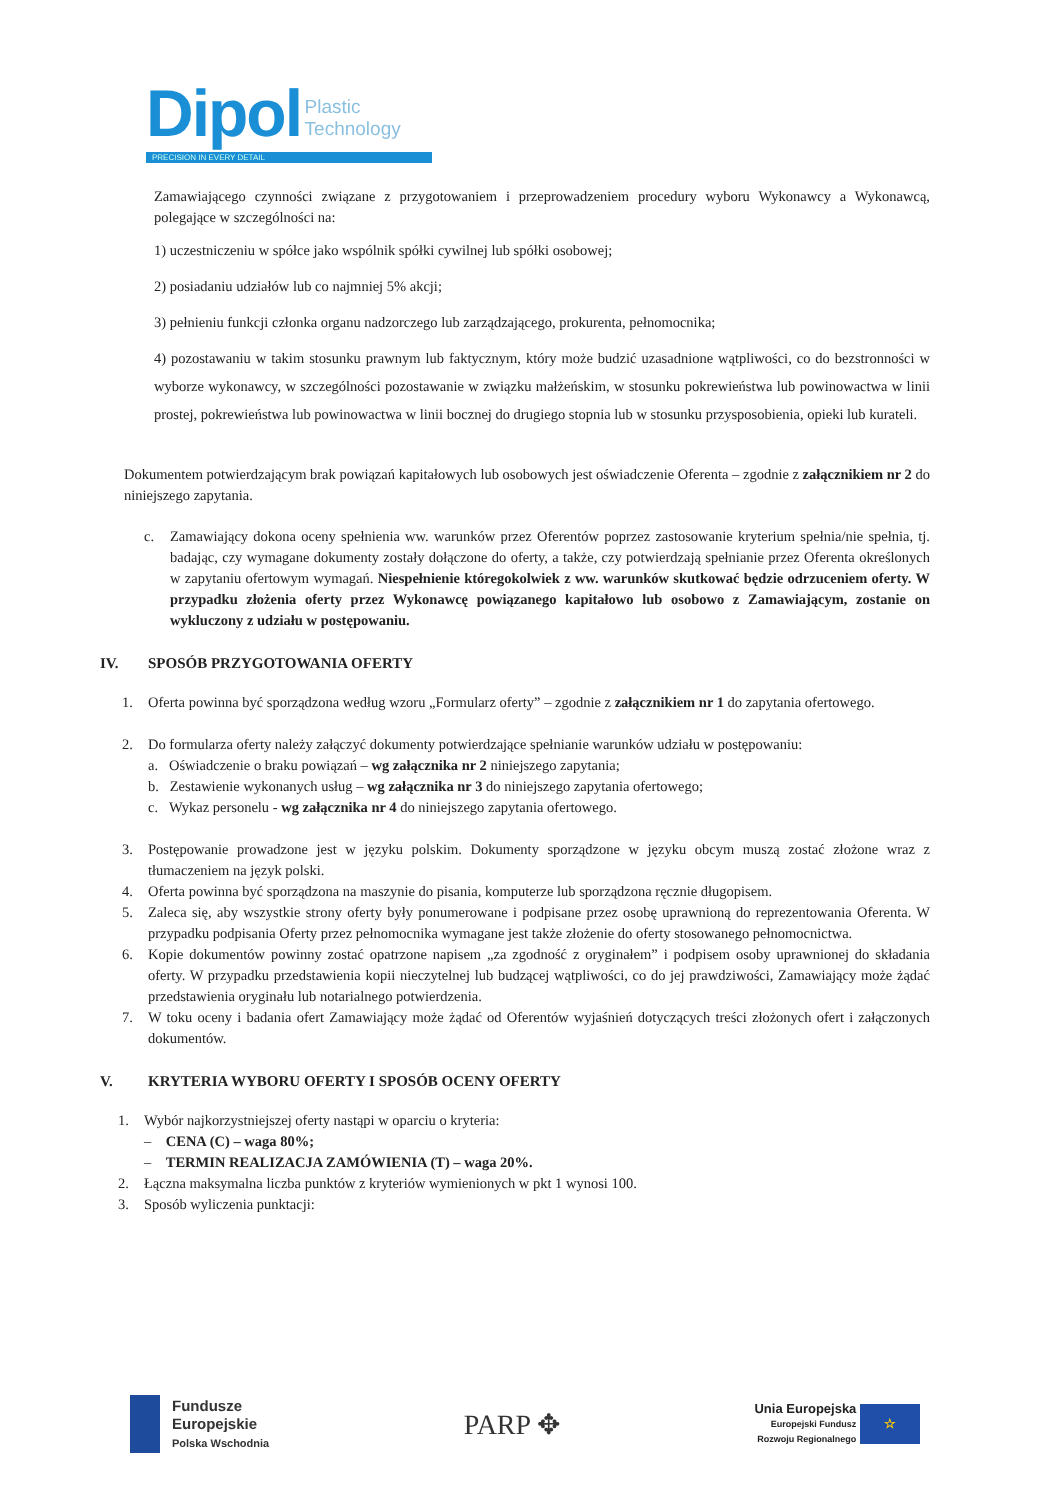Dipol Plastic
Technology
PRECISION IN EVERY DETAIL
Zamawiającego czynności związane z przygotowaniem i przeprowadzeniem procedury wyboru Wykonawcy a Wykonawcą, polegające w szczególności na:
1) uczestniczeniu w spółce jako wspólnik spółki cywilnej lub spółki osobowej;
2) posiadaniu udziałów lub co najmniej 5% akcji;
3) pełnieniu funkcji członka organu nadzorczego lub zarządzającego, prokurenta, pełnomocnika;
4) pozostawaniu w takim stosunku prawnym lub faktycznym, który może budzić uzasadnione wątpliwości, co do bezstronności w wyborze wykonawcy, w szczególności pozostawanie w związku małżeńskim, w stosunku pokrewieństwa lub powinowactwa w linii prostej, pokrewieństwa lub powinowactwa w linii bocznej do drugiego stopnia lub w stosunku przysposobienia, opieki lub kurateli.
Dokumentem potwierdzającym brak powiązań kapitałowych lub osobowych jest oświadczenie Oferenta – zgodnie z załącznikiem nr 2 do niniejszego zapytania.
c. Zamawiający dokona oceny spełnienia ww. warunków przez Oferentów poprzez zastosowanie kryterium spełnia/nie spełnia, tj. badając, czy wymagane dokumenty zostały dołączone do oferty, a także, czy potwierdzają spełnianie przez Oferenta określonych w zapytaniu ofertowym wymagań. Niespełnienie któregokolwiek z ww. warunków skutkować będzie odrzuceniem oferty. W przypadku złożenia oferty przez Wykonawcę powiązanego kapitałowo lub osobowo z Zamawiającym, zostanie on wykluczony z udziału w postępowaniu.
IV. SPOSÓB PRZYGOTOWANIA OFERTY
1. Oferta powinna być sporządzona według wzoru „Formularz oferty” – zgodnie z załącznikiem nr 1 do zapytania ofertowego.
2. Do formularza oferty należy załączyć dokumenty potwierdzające spełnianie warunków udziału w postępowaniu:
a. Oświadczenie o braku powiązań – wg załącznika nr 2 niniejszego zapytania;
b. Zestawienie wykonanych usług – wg załącznika nr 3 do niniejszego zapytania ofertowego;
c. Wykaz personelu - wg załącznika nr 4 do niniejszego zapytania ofertowego.
3. Postępowanie prowadzone jest w języku polskim. Dokumenty sporządzone w języku obcym muszą zostać złożone wraz z tłumaczeniem na język polski.
4. Oferta powinna być sporządzona na maszynie do pisania, komputerze lub sporządzona ręcznie długopisem.
5. Zaleca się, aby wszystkie strony oferty były ponumerowane i podpisane przez osobę uprawnioną do reprezentowania Oferenta. W przypadku podpisania Oferty przez pełnomocnika wymagane jest także złożenie do oferty stosowanego pełnomocnictwa.
6. Kopie dokumentów powinny zostać opatrzone napisem „za zgodność z oryginałem” i podpisem osoby uprawnionej do składania oferty. W przypadku przedstawienia kopii nieczytelnej lub budzącej wątpliwości, co do jej prawdziwości, Zamawiający może żądać przedstawienia oryginału lub notarialnego potwierdzenia.
7. W toku oceny i badania ofert Zamawiający może żądać od Oferentów wyjaśnień dotyczących treści złożonych ofert i załączonych dokumentów.
V. KRYTERIA WYBORU OFERTY I SPOSÓB OCENY OFERTY
1. Wybór najkorzystniejszej oferty nastąpi w oparciu o kryteria:
– CENA (C) – waga 80%;
– TERMIN REALIZACJA ZAMÓWIENIA (T) – waga 20%.
2. Łączna maksymalna liczba punktów z kryteriów wymienionych w pkt 1 wynosi 100.
3. Sposób wyliczenia punktacji:
Fundusze
Europejskie
Polska Wschodnia
PARP ✥
Unia Europejska
Europejski Fundusz
Rozwoju Regionalnego ☆